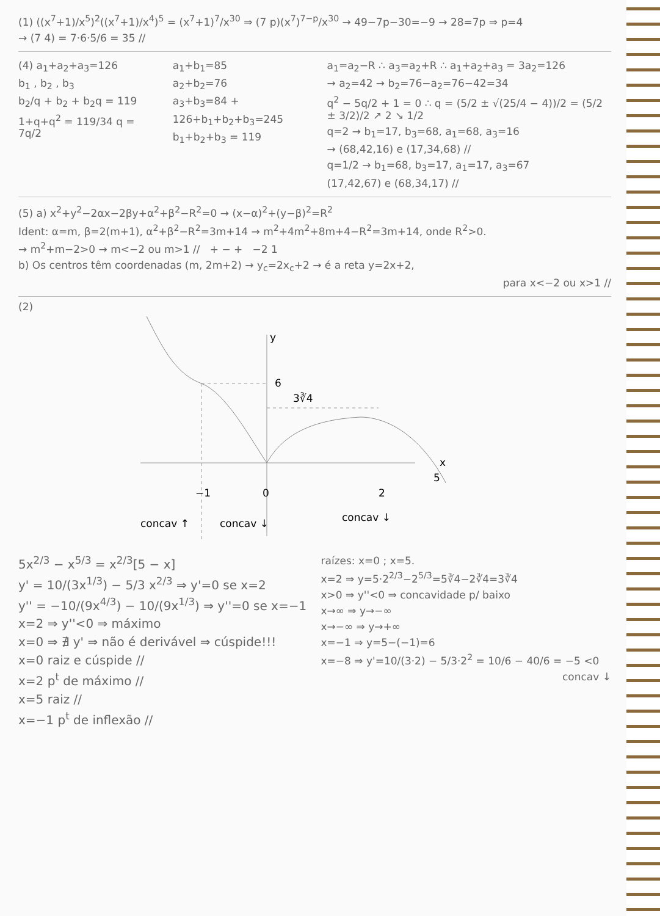(1) ((x<sup>7</sup>+1)/x<sup>5</sup>)<sup>2</sup>((x<sup>7</sup>+1)/x<sup>4</sup>)<sup>5</sup> = (x<sup>7</sup>+1)<sup>7</sup>/x<sup>30</sup> ⇒ (7 p)(x<sup>7</sup>)<sup>7−p</sup>/x<sup>30</sup> → 49−7p−30=−9 → 28=7p ⇒ p=4
→ (7 4) = 7·6·5/6 = 35 //
(4) a<sub>1</sub>+a<sub>2</sub>+a<sub>3</sub>=126
b<sub>1</sub> , b<sub>2</sub> , b<sub>3</sub>
b<sub>2</sub>/q + b<sub>2</sub> + b<sub>2</sub>q = 119
1+q+q<sup>2</sup> = 119/34 q = 7q/2
a<sub>1</sub>+b<sub>1</sub>=85
a<sub>2</sub>+b<sub>2</sub>=76
a<sub>3</sub>+b<sub>3</sub>=84 +
126+b<sub>1</sub>+b<sub>2</sub>+b<sub>3</sub>=245
b<sub>1</sub>+b<sub>2</sub>+b<sub>3</sub> = 119
a<sub>1</sub>=a<sub>2</sub>−R ∴ a<sub>3</sub>=a<sub>2</sub>+R ∴ a<sub>1</sub>+a<sub>2</sub>+a<sub>3</sub> = 3a<sub>2</sub>=126
→ a<sub>2</sub>=42 → b<sub>2</sub>=76−a<sub>2</sub>=76−42=34
q<sup>2</sup> − 5q/2 + 1 = 0 ∴ q = (5/2 ± √(25/4 − 4))/2 = (5/2 ± 3/2)/2 ↗ 2 ↘ 1/2
q=2 → b<sub>1</sub>=17, b<sub>3</sub>=68, a<sub>1</sub>=68, a<sub>3</sub>=16
→ (68,42,16) e (17,34,68) //
q=1/2 → b<sub>1</sub>=68, b<sub>3</sub>=17, a<sub>1</sub>=17, a<sub>3</sub>=67
(17,42,67) e (68,34,17) //
(5) a) x<sup>2</sup>+y<sup>2</sup>−2αx−2βy+α<sup>2</sup>+β<sup>2</sup>−R<sup>2</sup>=0 → (x−α)<sup>2</sup>+(y−β)<sup>2</sup>=R<sup>2</sup>
Ident: α=m, β=2(m+1), α<sup>2</sup>+β<sup>2</sup>−R<sup>2</sup>=3m+14 → m<sup>2</sup>+4m<sup>2</sup>+8m+4−R<sup>2</sup>=3m+14, onde R<sup>2</sup>>0.
→ m<sup>2</sup>+m−2>0 → m<−2 ou m>1 // + − + −2 1
b) Os centros têm coordenadas (m, 2m+2) → y<sub>c</sub>=2x<sub>c</sub>+2 → é a reta y=2x+2,
para x<−2 ou x>1 //
(2)
y
6
3∛4
x
−1
0
2
5
concav ↑
concav ↓
concav ↓
5x<sup>2/3</sup> − x<sup>5/3</sup> = x<sup>2/3</sup>[5 − x]
y' = 10/(3x<sup>1/3</sup>) − 5/3 x<sup>2/3</sup> ⇒ y'=0 se x=2
y'' = −10/(9x<sup>4/3</sup>) − 10/(9x<sup>1/3</sup>) ⇒ y''=0 se x=−1
x=2 ⇒ y''<0 ⇒ máximo
x=0 ⇒ ∄ y' ⇒ não é derivável ⇒ cúspide!!!
x=0 raiz e cúspide //
x=2 p<sup>t</sup> de máximo //
x=5 raiz //
x=−1 p<sup>t</sup> de inflexão //
raízes: x=0 ; x=5.
x=2 ⇒ y=5·2<sup>2/3</sup>−2<sup>5/3</sup>=5∛4−2∛4=3∛4
x>0 ⇒ y''<0 ⇒ concavidade p/ baixo
x→∞ ⇒ y→−∞
x→−∞ ⇒ y→+∞
x=−1 ⇒ y=5−(−1)=6
x=−8 ⇒ y'=10/(3·2) − 5/3·2<sup>2</sup> = 10/6 − 40/6 = −5 <0
concav ↓